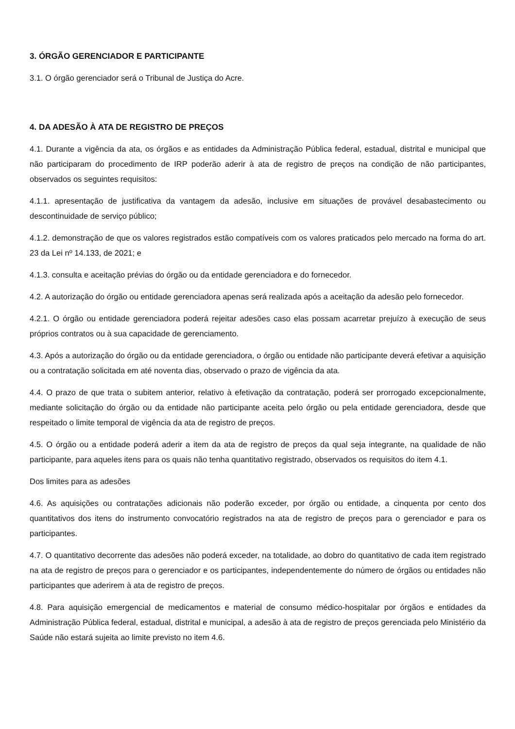3. ÓRGÃO GERENCIADOR E PARTICIPANTE
3.1. O órgão gerenciador será o Tribunal de Justiça do Acre.
4. DA ADESÃO À ATA DE REGISTRO DE PREÇOS
4.1. Durante a vigência da ata, os órgãos e as entidades da Administração Pública federal, estadual, distrital e municipal que não participaram do procedimento de IRP poderão aderir à ata de registro de preços na condição de não participantes, observados os seguintes requisitos:
4.1.1. apresentação de justificativa da vantagem da adesão, inclusive em situações de provável desabastecimento ou descontinuidade de serviço público;
4.1.2. demonstração de que os valores registrados estão compatíveis com os valores praticados pelo mercado na forma do art. 23 da Lei nº 14.133, de 2021; e
4.1.3. consulta e aceitação prévias do órgão ou da entidade gerenciadora e do fornecedor.
4.2. A autorização do órgão ou entidade gerenciadora apenas será realizada após a aceitação da adesão pelo fornecedor.
4.2.1. O órgão ou entidade gerenciadora poderá rejeitar adesões caso elas possam acarretar prejuízo à execução de seus próprios contratos ou à sua capacidade de gerenciamento.
4.3. Após a autorização do órgão ou da entidade gerenciadora, o órgão ou entidade não participante deverá efetivar a aquisição ou a contratação solicitada em até noventa dias, observado o prazo de vigência da ata.
4.4. O prazo de que trata o subitem anterior, relativo à efetivação da contratação, poderá ser prorrogado excepcionalmente, mediante solicitação do órgão ou da entidade não participante aceita pelo órgão ou pela entidade gerenciadora, desde que respeitado o limite temporal de vigência da ata de registro de preços.
4.5. O órgão ou a entidade poderá aderir a item da ata de registro de preços da qual seja integrante, na qualidade de não participante, para aqueles itens para os quais não tenha quantitativo registrado, observados os requisitos do item 4.1.
Dos limites para as adesões
4.6. As aquisições ou contratações adicionais não poderão exceder, por órgão ou entidade, a cinquenta por cento dos quantitativos dos itens do instrumento convocatório registrados na ata de registro de preços para o gerenciador e para os participantes.
4.7. O quantitativo decorrente das adesões não poderá exceder, na totalidade, ao dobro do quantitativo de cada item registrado na ata de registro de preços para o gerenciador e os participantes, independentemente do número de órgãos ou entidades não participantes que aderirem à ata de registro de preços.
4.8. Para aquisição emergencial de medicamentos e material de consumo médico-hospitalar por órgãos e entidades da Administração Pública federal, estadual, distrital e municipal, a adesão à ata de registro de preços gerenciada pelo Ministério da Saúde não estará sujeita ao limite previsto no item 4.6.